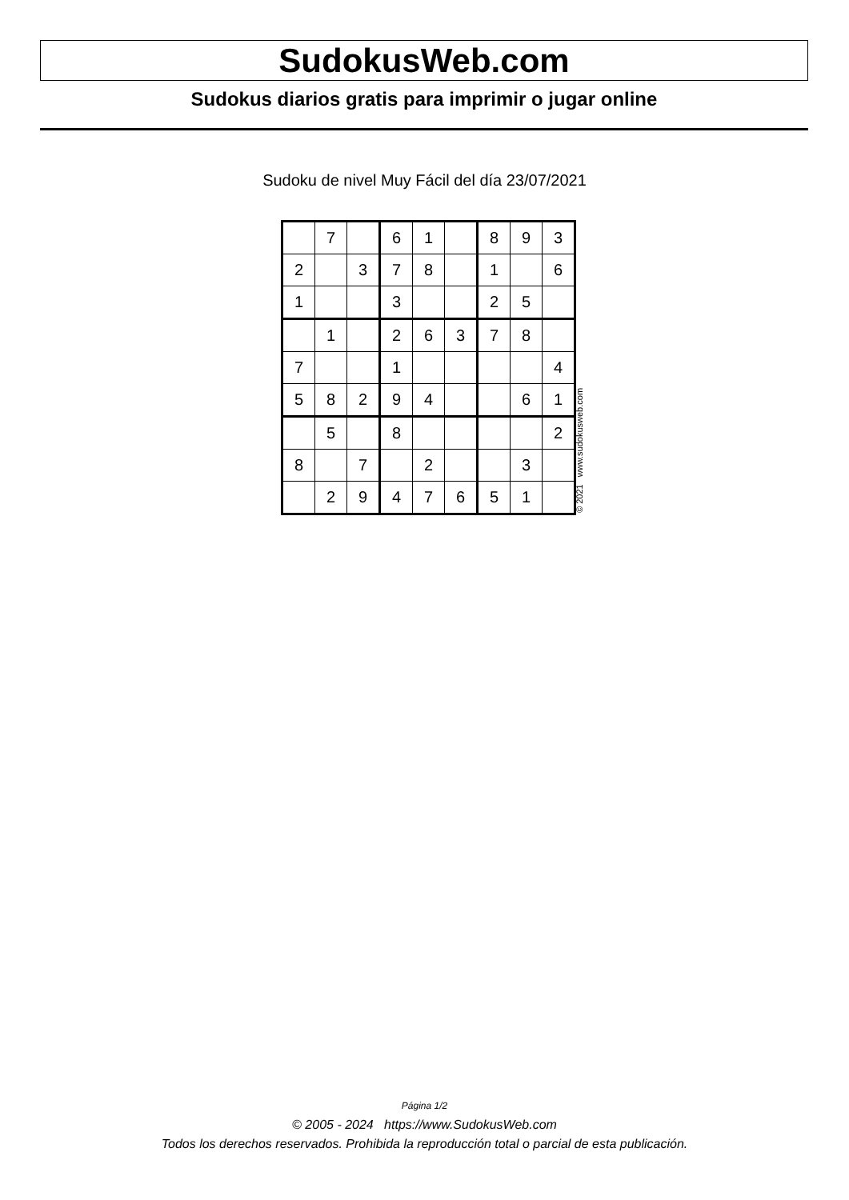SudokusWeb.com
Sudokus diarios gratis para imprimir o jugar online
Sudoku de nivel Muy Fácil del día 23/07/2021
| | 7 | | 6 | 1 | | 8 | 9 | 3 |
| 2 | | 3 | 7 | 8 | | 1 | | 6 |
| 1 | | | 3 | | | 2 | 5 | |
| | 1 | | 2 | 6 | 3 | 7 | 8 | |
| 7 | | | 1 | | | | | 4 |
| 5 | 8 | 2 | 9 | 4 | | | 6 | 1 |
| | 5 | | 8 | | | | | 2 |
| 8 | | 7 | | 2 | | | 3 | |
| | 2 | 9 | 4 | 7 | 6 | 5 | 1 | |
© 2021 www.sudokusweb.com
Página 1/2
© 2005 - 2024 https://www.SudokusWeb.com
Todos los derechos reservados. Prohibida la reproducción total o parcial de esta publicación.